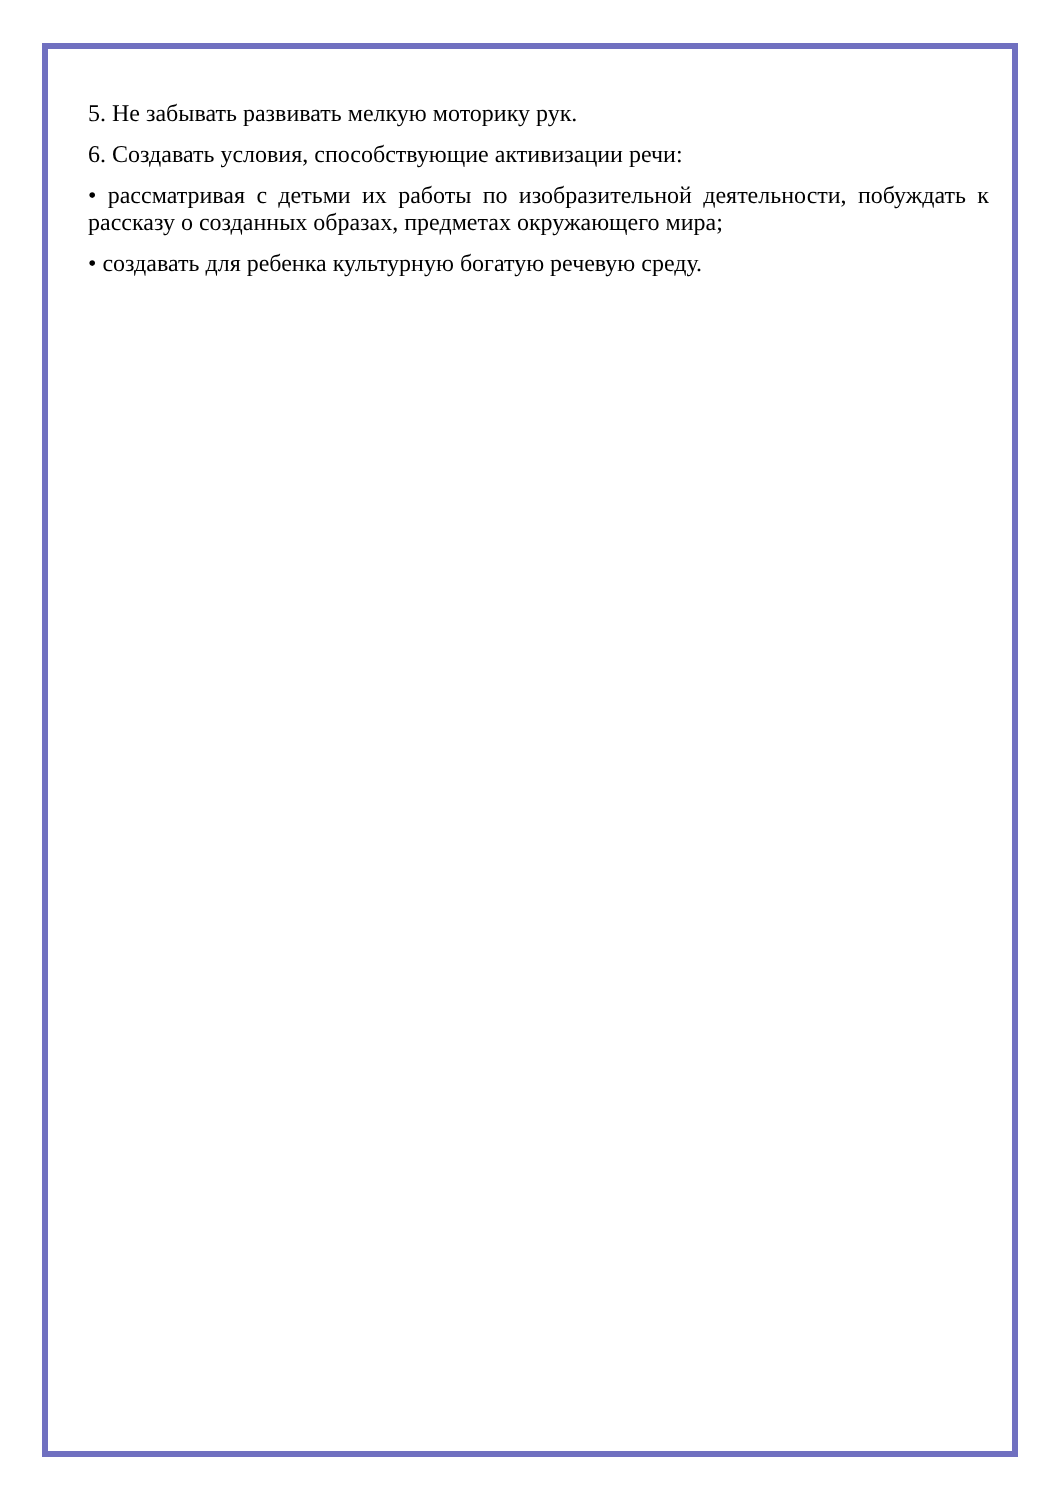5. Не забывать развивать мелкую моторику рук.
6. Создавать условия, способствующие активизации речи:
• рассматривая с детьми их работы по изобразительной деятельности, побуждать к рассказу о созданных образах, предметах окружающего мира;
• создавать для ребенка культурную богатую речевую среду.